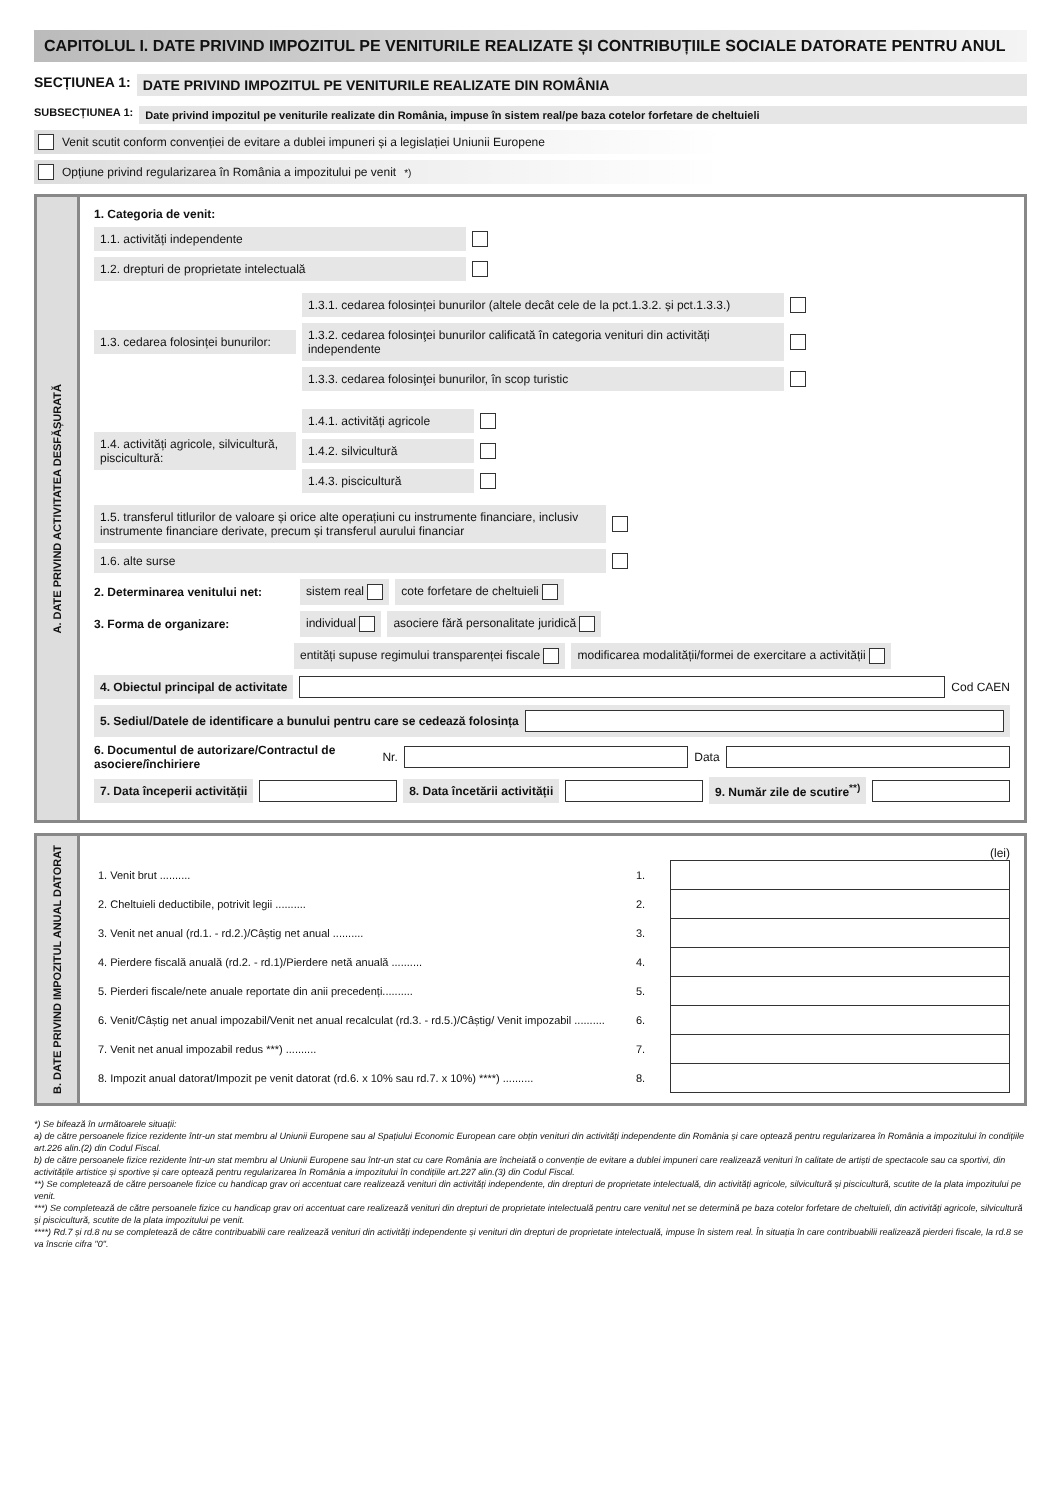CAPITOLUL I. DATE PRIVIND IMPOZITUL PE VENITURILE REALIZATE ȘI CONTRIBUȚIILE SOCIALE DATORATE PENTRU ANUL
SECȚIUNEA 1: DATE PRIVIND IMPOZITUL PE VENITURILE REALIZATE DIN ROMÂNIA
SUBSECȚIUNEA 1: Date privind impozitul pe veniturile realizate din România, impuse în sistem real/pe baza cotelor forfetare de cheltuieli
Venit scutit conform convenției de evitare a dublei impuneri și a legislației Uniunii Europene
Opțiune privind regularizarea în România a impozitului pe venit <sup>*)</sup>
A. DATE PRIVIND ACTIVITATEA DESFĂȘURATĂ
1. Categoria de venit:
1.1. activități independente
1.2. drepturi de proprietate intelectuală
1.3. cedarea folosinței bunurilor:
1.3.1. cedarea folosinței bunurilor (altele decât cele de la pct.1.3.2. și pct.1.3.3.)
1.3.2. cedarea folosinţei bunurilor calificată în categoria venituri din activități independente
1.3.3. cedarea folosinţei bunurilor, în scop turistic
1.4. activități agricole, silvicultură, piscicultură:
1.4.1. activități agricole
1.4.2. silvicultură
1.4.3. piscicultură
1.5. transferul titlurilor de valoare și orice alte operațiuni cu instrumente financiare, inclusiv instrumente financiare derivate, precum și transferul aurului financiar
1.6. alte surse
2. Determinarea venitului net: sistem real cote forfetare de cheltuieli
3. Forma de organizare: individual asociere fără personalitate juridică
entități supuse regimului transparenței fiscale modificarea modalității/formei de exercitare a activității
4. Obiectul principal de activitate Cod CAEN
5. Sediul/Datele de identificare a bunului pentru care se cedează folosința
6. Documentul de autorizare/Contractul de asociere/închiriere Nr. Data
7. Data începerii activității 8. Data încetării activității 9. Număr zile de scutire<sup>**)</sup>
B. DATE PRIVIND IMPOZITUL ANUAL DATORAT
(lei)
| 1. Venit brut .......... | 1. | |
| 2. Cheltuieli deductibile, potrivit legii .......... | 2. | |
| 3. Venit net anual (rd.1. - rd.2.)/Câștig net anual .......... | 3. | |
| 4. Pierdere fiscală anuală (rd.2. - rd.1)/Pierdere netă anuală .......... | 4. | |
| 5. Pierderi fiscale/nete anuale reportate din anii precedenți.......... | 5. | |
| 6. Venit/Câștig net anual impozabil/Venit net anual recalculat (rd.3. - rd.5.)/Câștig/ Venit impozabil .......... | 6. | |
| 7. Venit net anual impozabil redus ***) .......... | 7. | |
| 8. Impozit anual datorat/Impozit pe venit datorat (rd.6. x 10% sau rd.7. x 10%) ****) .......... | 8. | |
*) Se bifează în următoarele situații:
a) de către persoanele fizice rezidente într-un stat membru al Uniunii Europene sau al Spațiului Economic European care obțin venituri din activități independente din România și care optează pentru regularizarea în România a impozitului în condițiile art.226 alin.(2) din Codul Fiscal.
b) de către persoanele fizice rezidente într-un stat membru al Uniunii Europene sau într-un stat cu care România are încheiată o convenție de evitare a dublei impuneri care realizează venituri în calitate de artiști de spectacole sau ca sportivi, din activitățile artistice și sportive și care optează pentru regularizarea în România a impozitului în condițiile art.227 alin.(3) din Codul Fiscal.
**) Se completează de către persoanele fizice cu handicap grav ori accentuat care realizează venituri din activități independente, din drepturi de proprietate intelectuală, din activități agricole, silvicultură și piscicultură, scutite de la plata impozitului pe venit.
***) Se completează de către persoanele fizice cu handicap grav ori accentuat care realizează venituri din drepturi de proprietate intelectuală pentru care venitul net se determină pe baza cotelor forfetare de cheltuieli, din activități agricole, silvicultură și piscicultură, scutite de la plata impozitului pe venit.
****) Rd.7 și rd.8 nu se completează de către contribuabilii care realizează venituri din activități independente și venituri din drepturi de proprietate intelectuală, impuse în sistem real. În situația în care contribuabilii realizează pierderi fiscale, la rd.8 se va înscrie cifra "0".